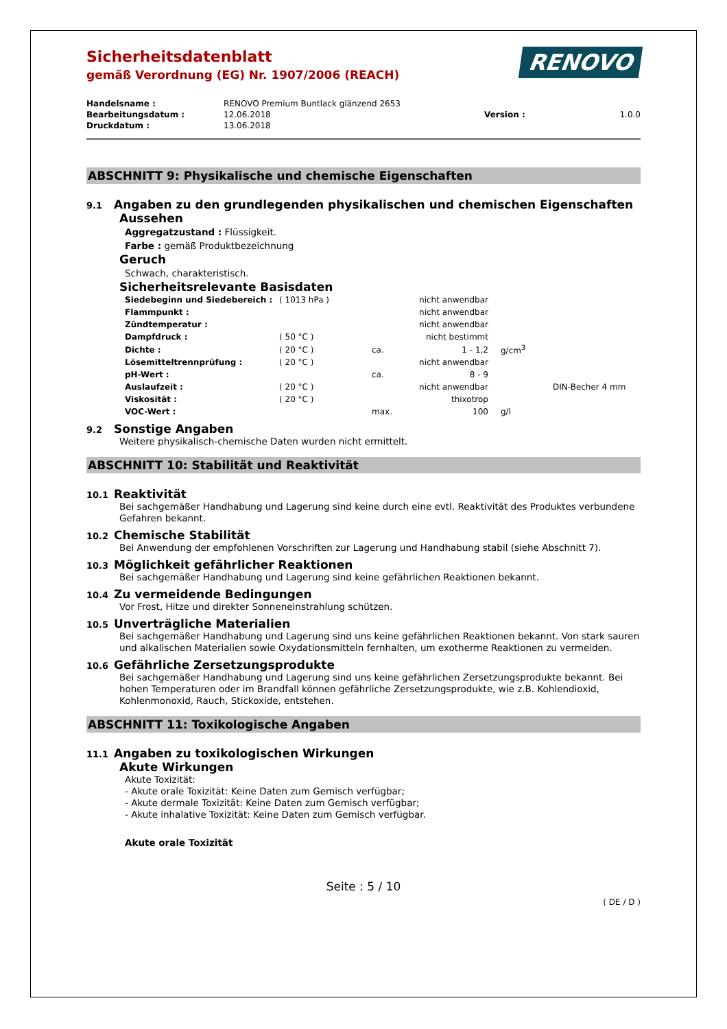RENOVO
Sicherheitsdatenblatt
gemäß Verordnung (EG) Nr. 1907/2006 (REACH)
| Handelsname : | RENOVO Premium Buntlack glänzend 2653 | | |
| Bearbeitungsdatum : | 12.06.2018 | Version : | 1.0.0 |
| Druckdatum : | 13.06.2018 | | |
ABSCHNITT 9: Physikalische und chemische Eigenschaften
9.1 Angaben zu den grundlegenden physikalischen und chemischen Eigenschaften
Aussehen
Aggregatzustand : Flüssigkeit.
Farbe : gemäß Produktbezeichnung
Geruch
Schwach, charakteristisch.
Sicherheitsrelevante Basisdaten
| Siedebeginn und Siedebereich : | ( 1013 hPa ) | | nicht anwendbar | | |
| Flammpunkt : | | | nicht anwendbar | | |
| Zündtemperatur : | | | nicht anwendbar | | |
| Dampfdruck : | ( 50 °C ) | | nicht bestimmt | | |
| Dichte : | ( 20 °C ) | ca. | 1 - 1,2 | g/cm<sup>3</sup> | |
| Lösemitteltrennprüfung : | ( 20 °C ) | | nicht anwendbar | | |
| pH-Wert : | | ca. | 8 - 9 | | |
| Auslaufzeit : | ( 20 °C ) | | nicht anwendbar | | DIN-Becher 4 mm |
| Viskosität : | ( 20 °C ) | | thixotrop | | |
| VOC-Wert : | | max. | 100 | g/l | |
9.2 Sonstige Angaben
Weitere physikalisch-chemische Daten wurden nicht ermittelt.
ABSCHNITT 10: Stabilität und Reaktivität
10.1 Reaktivität
Bei sachgemäßer Handhabung und Lagerung sind keine durch eine evtl. Reaktivität des Produktes verbundene Gefahren bekannt.
10.2 Chemische Stabilität
Bei Anwendung der empfohlenen Vorschriften zur Lagerung und Handhabung stabil (siehe Abschnitt 7).
10.3 Möglichkeit gefährlicher Reaktionen
Bei sachgemäßer Handhabung und Lagerung sind keine gefährlichen Reaktionen bekannt.
10.4 Zu vermeidende Bedingungen
Vor Frost, Hitze und direkter Sonneneinstrahlung schützen.
10.5 Unverträgliche Materialien
Bei sachgemäßer Handhabung und Lagerung sind uns keine gefährlichen Reaktionen bekannt. Von stark sauren und alkalischen Materialien sowie Oxydationsmitteln fernhalten, um exotherme Reaktionen zu vermeiden.
10.6 Gefährliche Zersetzungsprodukte
Bei sachgemäßer Handhabung und Lagerung sind uns keine gefährlichen Zersetzungsprodukte bekannt. Bei hohen Temperaturen oder im Brandfall können gefährliche Zersetzungsprodukte, wie z.B. Kohlendioxid, Kohlenmonoxid, Rauch, Stickoxide, entstehen.
ABSCHNITT 11: Toxikologische Angaben
11.1 Angaben zu toxikologischen Wirkungen
Akute Wirkungen
Akute Toxizität:
- Akute orale Toxizität: Keine Daten zum Gemisch verfügbar;
- Akute dermale Toxizität: Keine Daten zum Gemisch verfügbar;
- Akute inhalative Toxizität: Keine Daten zum Gemisch verfügbar.
Akute orale Toxizität
Seite : 5 / 10
( DE / D )